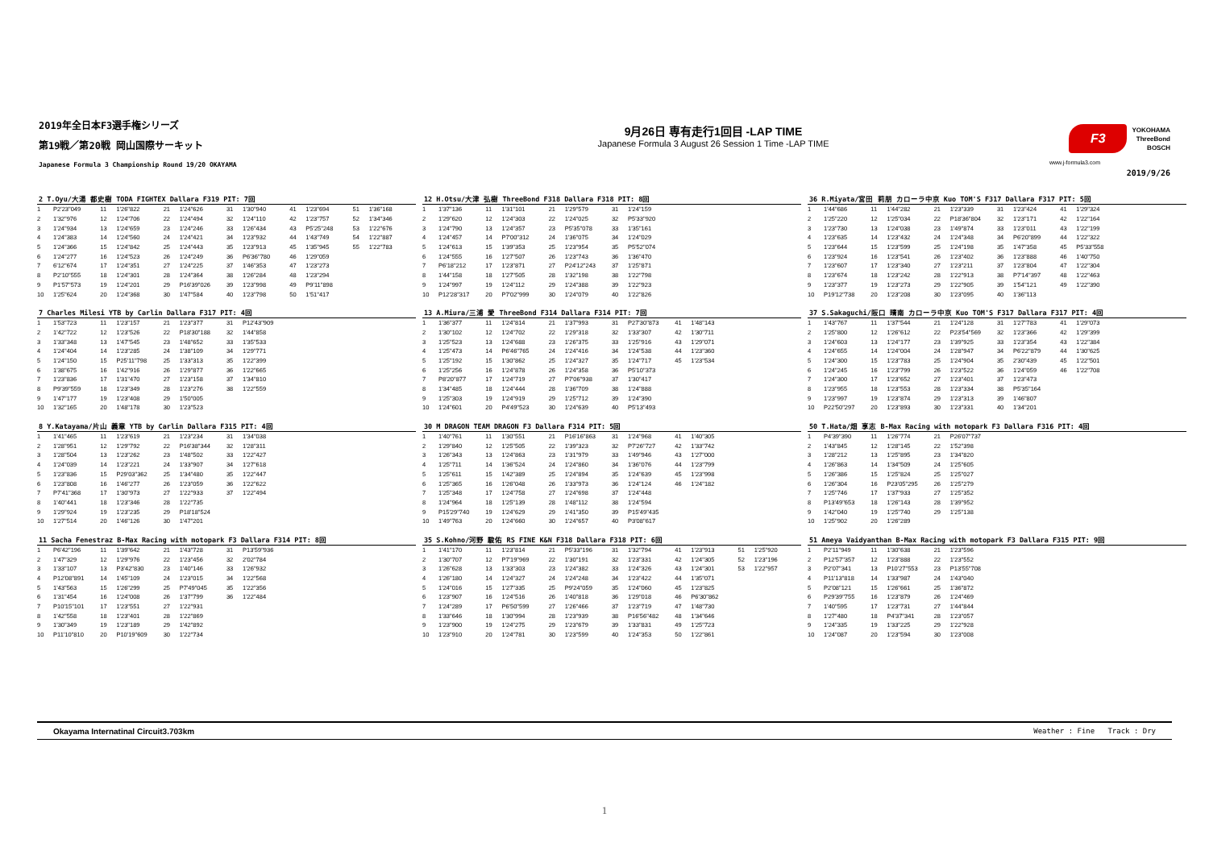2019年全日本F3選手権シリーズ
第19戦／第20戦 岡山国際サーキット
Japanese Formula 3 Championship Round 19/20 OKAYAMA
9月26日 専有走行1回目 -LAP TIME
Japanese Formula 3 August 26 Session 1 Time -LAP TIME
F3
YOKOHAMA
ThreeBond
BOSCH
www.j-formula3.com
2019/9/26
2 T.Oyu/大湯 都史樹 TODA FIGHTEX Dallara F319 PIT: 7回
| 1 | P2'23"049 | 11 | 1'26"822 | 21 | 1'24"626 | 31 | 1'30"940 | 41 | 1'23"694 | 51 | 1'36"168 |
| 2 | 1'32"976 | 12 | 1'24"706 | 22 | 1'24"494 | 32 | 1'24"110 | 42 | 1'23"757 | 52 | 1'34"346 |
| 3 | 1'24"934 | 13 | 1'24"659 | 23 | 1'24"246 | 33 | 1'26"434 | 43 | P5'25"248 | 53 | 1'22"676 |
| 4 | 1'24"383 | 14 | 1'24"560 | 24 | 1'24"421 | 34 | 1'23"932 | 44 | 1'43"749 | 54 | 1'22"887 |
| 5 | 1'24"366 | 15 | 1'24"842 | 25 | 1'24"443 | 35 | 1'23"913 | 45 | 1'35"945 | 55 | 1'22"783 |
| 6 | 1'24"277 | 16 | 1'24"523 | 26 | 1'24"249 | 36 | P6'36"780 | 46 | 1'29"059 | | |
| 7 | 6'12"674 | 17 | 1'24"351 | 27 | 1'24"225 | 37 | 1'46"353 | 47 | 1'23"273 | | |
| 8 | P2'10"555 | 18 | 1'24"301 | 28 | 1'24"364 | 38 | 1'26"284 | 48 | 1'23"294 | | |
| 9 | P1'57"573 | 19 | 1'24"201 | 29 | P16'39"026 | 39 | 1'23"998 | 49 | P9'11"898 | | |
| 10 | 1'25"624 | 20 | 1'24"368 | 30 | 1'47"584 | 40 | 1'23"798 | 50 | 1'51"417 | | |
12 H.Otsu/大津 弘樹 ThreeBond F318 Dallara F318 PIT: 8回
| 1 | 1'37"136 | 11 | 1'31"101 | 21 | 1'29"579 | 31 | 1'24"159 |
| 2 | 1'29"620 | 12 | 1'24"303 | 22 | 1'24"025 | 32 | P5'33"920 |
| 3 | 1'24"790 | 13 | 1'24"357 | 23 | P5'35"078 | 33 | 1'35"161 |
| 4 | 1'24"457 | 14 | P7'00"312 | 24 | 1'36"075 | 34 | 1'24"029 |
| 5 | 1'24"613 | 15 | 1'39"353 | 25 | 1'23"954 | 35 | P5'52"074 |
| 6 | 1'24"555 | 16 | 1'27"507 | 26 | 1'23"743 | 36 | 1'36"470 |
| 7 | P6'18"212 | 17 | 1'23"871 | 27 | P24'12"243 | 37 | 1'25"871 |
| 8 | 1'44"158 | 18 | 1'27"505 | 28 | 1'32"198 | 38 | 1'22"798 |
| 9 | 1'24"997 | 19 | 1'24"112 | 29 | 1'24"388 | 39 | 1'22"923 |
| 10 | P12'28"317 | 20 | P7'02"999 | 30 | 1'24"079 | 40 | 1'22"826 |
36 R.Miyata/宮田 莉朋 カローラ中京 Kuo TOM'S F317 Dallara F317 PIT: 5回
| 1 | 1'44"686 | 11 | 1'44"282 | 21 | 1'23"339 | 31 | 1'23"424 | 41 | 1'29"324 |
| 2 | 1'25"220 | 12 | 1'25"034 | 22 | P18'36"804 | 32 | 1'23"171 | 42 | 1'22"164 |
| 3 | 1'23"730 | 13 | 1'24"038 | 23 | 1'49"874 | 33 | 1'23"011 | 43 | 1'22"199 |
| 4 | 1'23"635 | 14 | 1'23"432 | 24 | 1'24"348 | 34 | P6'20"899 | 44 | 1'22"322 |
| 5 | 1'23"644 | 15 | 1'23"599 | 25 | 1'24"198 | 35 | 1'47"358 | 45 | P5'33"558 |
| 6 | 1'23"924 | 16 | 1'23"541 | 26 | 1'23"402 | 36 | 1'23"888 | 46 | 1'40"750 |
| 7 | 1'23"607 | 17 | 1'23"340 | 27 | 1'23"211 | 37 | 1'23"804 | 47 | 1'22"304 |
| 8 | 1'23"674 | 18 | 1'23"242 | 28 | 1'22"913 | 38 | P7'14"397 | 48 | 1'22"463 |
| 9 | 1'23"377 | 19 | 1'23"273 | 29 | 1'22"905 | 39 | 1'54"121 | 49 | 1'22"390 |
| 10 | P19'12"738 | 20 | 1'23"208 | 30 | 1'23"095 | 40 | 1'36"113 | | |
7 Charles Milesi YTB by Carlin Dallara F317 PIT: 4回
| 1 | 1'53"723 | 11 | 1'23"157 | 21 | 1'23"377 | 31 | P12'43"909 |
| 2 | 1'42"722 | 12 | 1'23"526 | 22 | P18'30"188 | 32 | 1'44"858 |
| 3 | 1'33"348 | 13 | 1'47"545 | 23 | 1'48"652 | 33 | 1'35"533 |
| 4 | 1'24"404 | 14 | 1'23"285 | 24 | 1'38"109 | 34 | 1'29"771 |
| 5 | 1'24"150 | 15 | P25'11"798 | 25 | 1'33"313 | 35 | 1'22"399 |
| 6 | 1'38"675 | 16 | 1'42"916 | 26 | 1'29"877 | 36 | 1'22"665 |
| 7 | 1'23"836 | 17 | 1'31"470 | 27 | 1'23"158 | 37 | 1'34"810 |
| 8 | P9'39"559 | 18 | 1'23"349 | 28 | 1'23"276 | 38 | 1'22"559 |
| 9 | 1'47"177 | 19 | 1'23"408 | 29 | 1'50"005 | | |
| 10 | 1'32"165 | 20 | 1'48"178 | 30 | 1'23"523 | | |
13 A.Miura/三浦 愛 ThreeBond F314 Dallara F314 PIT: 7回
| 1 | 1'36"377 | 11 | 1'24"814 | 21 | 1'37"993 | 31 | P27'30"873 | 41 | 1'48"143 |
| 2 | 1'30"102 | 12 | 1'24"702 | 22 | 1'29"318 | 32 | 1'33"307 | 42 | 1'30"711 |
| 3 | 1'25"523 | 13 | 1'24"688 | 23 | 1'26"375 | 33 | 1'25"916 | 43 | 1'29"071 |
| 4 | 1'25"473 | 14 | P6'46"765 | 24 | 1'24"416 | 34 | 1'24"538 | 44 | 1'23"360 |
| 5 | 1'25"192 | 15 | 1'30"862 | 25 | 1'24"327 | 35 | 1'24"717 | 45 | 1'23"534 |
| 6 | 1'25"256 | 16 | 1'24"878 | 26 | 1'24"358 | 36 | P5'10"373 | | |
| 7 | P8'20"877 | 17 | 1'24"719 | 27 | P7'06"938 | 37 | 1'30"417 | | |
| 8 | 1'34"485 | 18 | 1'24"444 | 28 | 1'36"709 | 38 | 1'24"888 | | |
| 9 | 1'25"303 | 19 | 1'24"919 | 29 | 1'25"712 | 39 | 1'24"390 | | |
| 10 | 1'24"601 | 20 | P4'49"523 | 30 | 1'24"639 | 40 | P5'13"493 | | |
37 S.Sakaguchi/阪口 晴南 カローラ中京 Kuo TOM'S F317 Dallara F317 PIT: 4回
| 1 | 1'43"767 | 11 | 1'37"544 | 21 | 1'24"128 | 31 | 1'27"783 | 41 | 1'29"073 |
| 2 | 1'25"800 | 12 | 1'26"612 | 22 | P23'54"569 | 32 | 1'23"366 | 42 | 1'29"399 |
| 3 | 1'24"603 | 13 | 1'24"177 | 23 | 1'39"925 | 33 | 1'23"354 | 43 | 1'22"384 |
| 4 | 1'24"655 | 14 | 1'24"004 | 24 | 1'28"947 | 34 | P6'22"879 | 44 | 1'30"625 |
| 5 | 1'24"300 | 15 | 1'23"783 | 25 | 1'24"904 | 35 | 2'30"439 | 45 | 1'22"501 |
| 6 | 1'24"245 | 16 | 1'23"799 | 26 | 1'23"522 | 36 | 1'24"059 | 46 | 1'22"708 |
| 7 | 1'24"300 | 17 | 1'23"652 | 27 | 1'23"401 | 37 | 1'23"473 | | |
| 8 | 1'23"955 | 18 | 1'23"553 | 28 | 1'23"334 | 38 | P5'35"164 | | |
| 9 | 1'23"997 | 19 | 1'23"874 | 29 | 1'23"313 | 39 | 1'46"807 | | |
| 10 | P22'50"297 | 20 | 1'23"893 | 30 | 1'23"331 | 40 | 1'34"201 | | |
8 Y.Katayama/片山 義章 YTB by Carlin Dallara F315 PIT: 4回
| 1 | 1'41"465 | 11 | 1'23"619 | 21 | 1'23"234 | 31 | 1'34"038 |
| 2 | 1'28"951 | 12 | 1'29"792 | 22 | P16'38"344 | 32 | 1'28"311 |
| 3 | 1'28"504 | 13 | 1'23"262 | 23 | 1'48"502 | 33 | 1'22"427 |
| 4 | 1'24"039 | 14 | 1'23"221 | 24 | 1'33"907 | 34 | 1'27"618 |
| 5 | 1'23"836 | 15 | P29'03"362 | 25 | 1'34"480 | 35 | 1'22"447 |
| 6 | 1'23"808 | 16 | 1'46"277 | 26 | 1'23"059 | 36 | 1'22"622 |
| 7 | P7'41"368 | 17 | 1'30"973 | 27 | 1'22"933 | 37 | 1'22"494 |
| 8 | 1'40"441 | 18 | 1'23"346 | 28 | 1'22"735 | | |
| 9 | 1'29"924 | 19 | 1'23"235 | 29 | P18'18"524 | | |
| 10 | 1'27"514 | 20 | 1'46"126 | 30 | 1'47"201 | | |
30 M DRAGON TEAM DRAGON F3 Dallara F314 PIT: 5回
| 1 | 1'40"761 | 11 | 1'30"551 | 21 | P16'16"863 | 31 | 1'24"968 | 41 | 1'40"305 |
| 2 | 1'29"840 | 12 | 1'25"505 | 22 | 1'39"323 | 32 | P7'26"727 | 42 | 1'33"742 |
| 3 | 1'26"343 | 13 | 1'24"863 | 23 | 1'31"979 | 33 | 1'49"946 | 43 | 1'27"000 |
| 4 | 1'25"711 | 14 | 1'36"524 | 24 | 1'24"860 | 34 | 1'36"076 | 44 | 1'23"799 |
| 5 | 1'25"611 | 15 | 1'42"389 | 25 | 1'24"894 | 35 | 1'24"639 | 45 | 1'23"998 |
| 6 | 1'25"365 | 16 | 1'26"048 | 26 | 1'33"973 | 36 | 1'24"124 | 46 | 1'24"182 |
| 7 | 1'25"348 | 17 | 1'24"758 | 27 | 1'24"698 | 37 | 1'24"448 | | |
| 8 | 1'24"964 | 18 | 1'25"139 | 28 | 1'48"112 | 38 | 1'24"594 | | |
| 9 | P15'29"740 | 19 | 1'24"629 | 29 | 1'41"350 | 39 | P15'49"435 | | |
| 10 | 1'49"763 | 20 | 1'24"660 | 30 | 1'24"657 | 40 | P3'08"617 | | |
50 T.Hata/畑 享志 B-Max Racing with motopark F3 Dallara F316 PIT: 4回
| 1 | P4'39"390 | 11 | 1'26"774 | 21 | P26'07"737 |
| 2 | 1'43"845 | 12 | 1'28"145 | 22 | 1'52"398 |
| 3 | 1'28"212 | 13 | 1'25"895 | 23 | 1'34"820 |
| 4 | 1'26"863 | 14 | 1'34"509 | 24 | 1'25"605 |
| 5 | 1'26"386 | 15 | 1'25"824 | 25 | 1'25"027 |
| 6 | 1'26"304 | 16 | P23'05"295 | 26 | 1'25"279 |
| 7 | 1'25"746 | 17 | 1'37"933 | 27 | 1'25"352 |
| 8 | P13'49"653 | 18 | 1'26"143 | 28 | 1'39"952 |
| 9 | 1'42"040 | 19 | 1'25"740 | 29 | 1'25"138 |
| 10 | 1'25"902 | 20 | 1'26"289 | | |
11 Sacha Fenestraz B-Max Racing with motopark F3 Dallara F314 PIT: 8回
| 1 | P6'42"196 | 11 | 1'39"642 | 21 | 1'43"728 | 31 | P13'59"936 |
| 2 | 1'47"329 | 12 | 1'29"976 | 22 | 1'23"456 | 32 | 2'02"784 |
| 3 | 1'33"107 | 13 | P3'42"830 | 23 | 1'40"146 | 33 | 1'26"932 |
| 4 | P12'08"891 | 14 | 1'45"109 | 24 | 1'23"015 | 34 | 1'22"568 |
| 5 | 1'43"563 | 15 | 1'26"299 | 25 | P7'49"045 | 35 | 1'22"356 |
| 6 | 1'31"454 | 16 | 1'24"008 | 26 | 1'37"799 | 36 | 1'22"484 |
| 7 | P10'15"101 | 17 | 1'23"551 | 27 | 1'22"931 | | |
| 8 | 1'42"558 | 18 | 1'23"401 | 28 | 1'22"869 | | |
| 9 | 1'30"349 | 19 | 1'23"189 | 29 | 1'42"892 | | |
| 10 | P11'10"810 | 20 | P10'19"609 | 30 | 1'22"734 | | |
35 S.Kohno/河野 駿佑 RS FINE K&N F318 Dallara F318 PIT: 6回
| 1 | 1'41"170 | 11 | 1'23"814 | 21 | P5'33"196 | 31 | 1'32"794 | 41 | 1'23"913 | 51 | 1'25"920 |
| 2 | 1'30"707 | 12 | P7'19"969 | 22 | 1'30"191 | 32 | 1'23"331 | 42 | 1'24"305 | 52 | 1'23"196 |
| 3 | 1'26"628 | 13 | 1'33"303 | 23 | 1'24"382 | 33 | 1'24"326 | 43 | 1'24"301 | 53 | 1'22"957 |
| 4 | 1'26"180 | 14 | 1'24"327 | 24 | 1'24"248 | 34 | 1'23"422 | 44 | 1'35"071 | | |
| 5 | 1'24"016 | 15 | 1'27"335 | 25 | P9'24"059 | 35 | 1'24"060 | 45 | 1'23"825 | | |
| 6 | 1'23"907 | 16 | 1'24"516 | 26 | 1'40"818 | 36 | 1'29"018 | 46 | P6'30"862 | | |
| 7 | 1'24"289 | 17 | P6'50"599 | 27 | 1'26"466 | 37 | 1'23"719 | 47 | 1'48"730 | | |
| 8 | 1'33"646 | 18 | 1'30"994 | 28 | 1'23"939 | 38 | P16'56"482 | 48 | 1'34"646 | | |
| 9 | 1'23"900 | 19 | 1'24"275 | 29 | 1'23"679 | 39 | 1'33"831 | 49 | 1'25"723 | | |
| 10 | 1'23"910 | 20 | 1'24"781 | 30 | 1'23"599 | 40 | 1'24"353 | 50 | 1'22"861 | | |
51 Ameya Vaidyanthan B-Max Racing with motopark F3 Dallara F315 PIT: 9回
| 1 | P2'11"949 | 11 | 1'30"638 | 21 | 1'23"596 |
| 2 | P12'57"357 | 12 | 1'23"888 | 22 | 1'23"552 |
| 3 | P2'07"341 | 13 | P10'27"553 | 23 | P13'55"708 |
| 4 | P11'13"818 | 14 | 1'33"987 | 24 | 1'43"040 |
| 5 | P2'08"121 | 15 | 1'26"661 | 25 | 1'36"872 |
| 6 | P29'39"755 | 16 | 1'23"879 | 26 | 1'24"469 |
| 7 | 1'40"595 | 17 | 1'23"731 | 27 | 1'44"844 |
| 8 | 1'27"480 | 18 | P4'37"341 | 28 | 1'23"057 |
| 9 | 1'24"335 | 19 | 1'33"225 | 29 | 1'22"928 |
| 10 | 1'24"087 | 20 | 1'23"594 | 30 | 1'23"008 |
Okayama Internatinal Circuit3.703km Weather : Fine Track : Dry
1